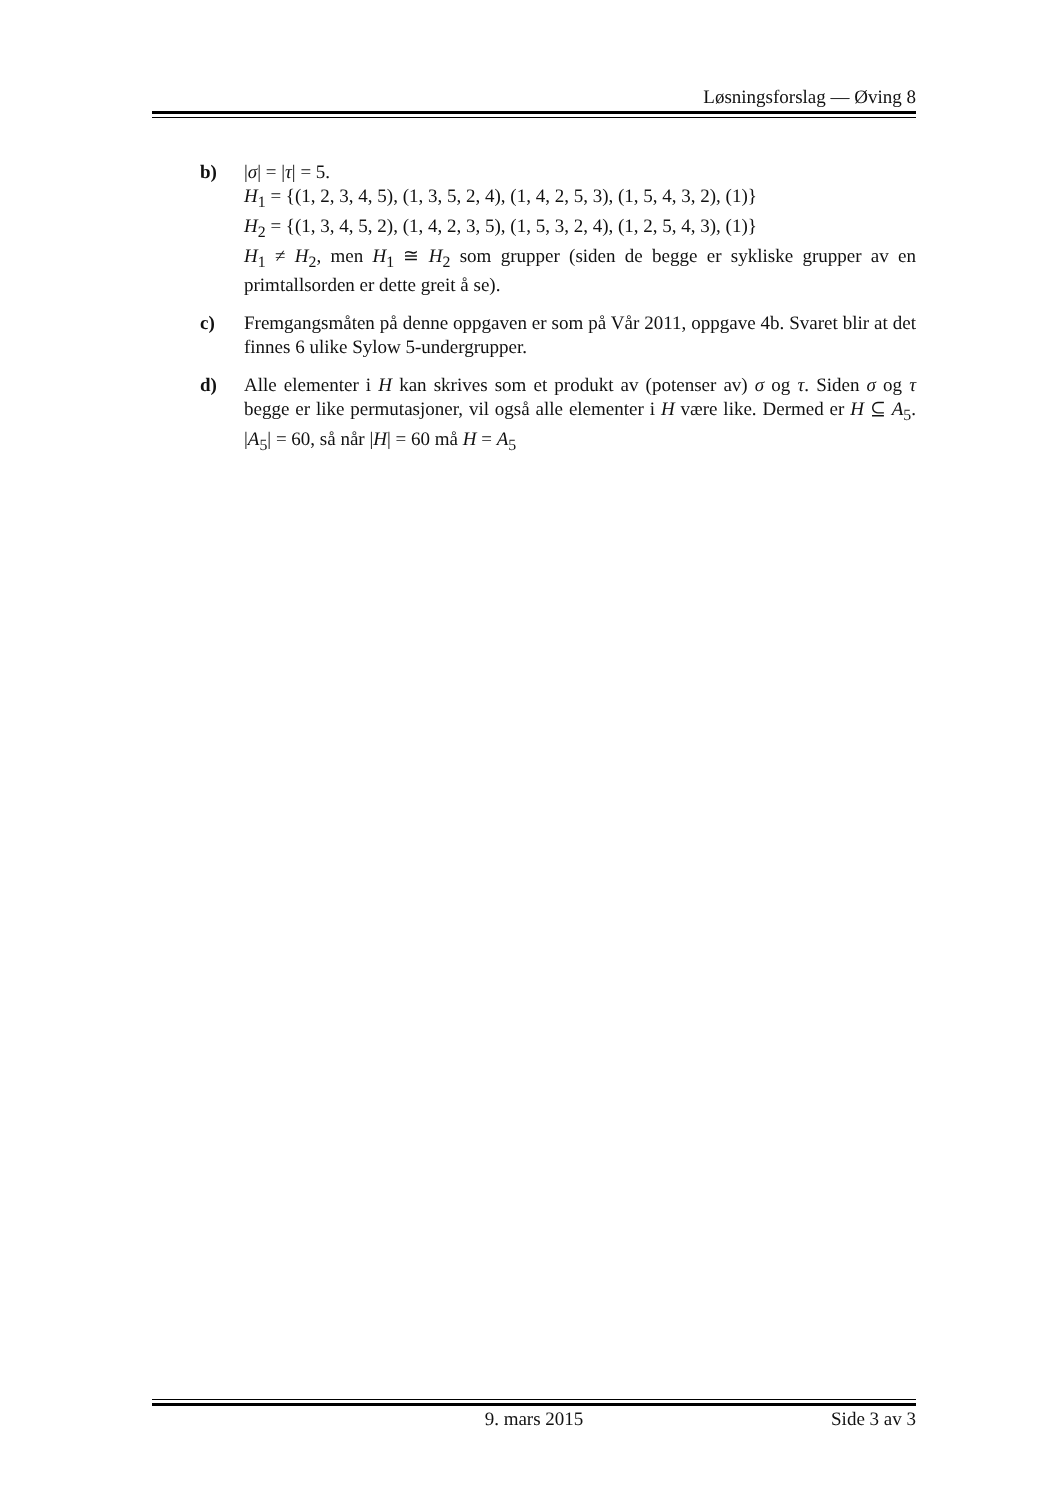Løsningsforslag — Øving 8
b) |σ| = |τ| = 5.
H<sub>1</sub> = {(1, 2, 3, 4, 5), (1, 3, 5, 2, 4), (1, 4, 2, 5, 3), (1, 5, 4, 3, 2), (1)}
H<sub>2</sub> = {(1, 3, 4, 5, 2), (1, 4, 2, 3, 5), (1, 5, 3, 2, 4), (1, 2, 5, 4, 3), (1)}
H<sub>1</sub> ≠ H<sub>2</sub>, men H<sub>1</sub> ≅ H<sub>2</sub> som grupper (siden de begge er sykliske grupper av en primtallsorden er dette greit å se).
c) Fremgangsmåten på denne oppgaven er som på Vår 2011, oppgave 4b. Svaret blir at det finnes 6 ulike Sylow 5-undergrupper.
d) Alle elementer i H kan skrives som et produkt av (potenser av) σ og τ. Siden σ og τ begge er like permutasjoner, vil også alle elementer i H være like. Dermed er H ⊆ A<sub>5</sub>. |A<sub>5</sub>| = 60, så når |H| = 60 må H = A<sub>5</sub>
9. mars 2015 Side 3 av 3